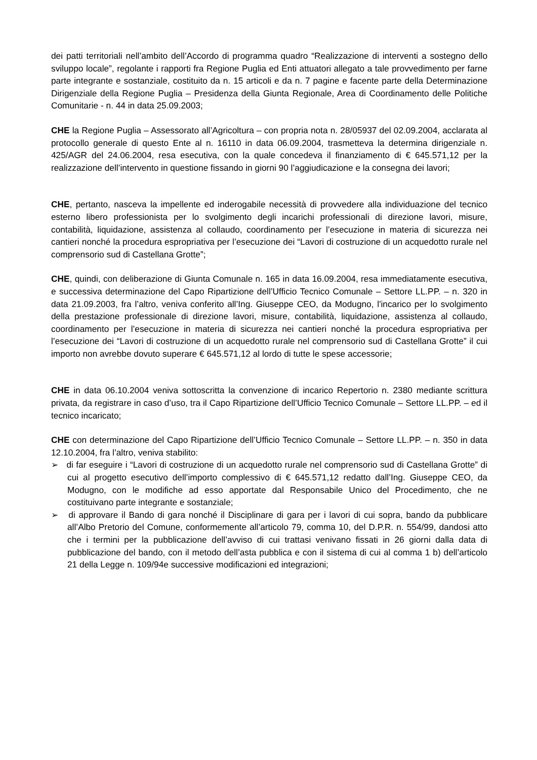dei patti territoriali nell’ambito dell’Accordo di programma quadro “Realizzazione di interventi a sostegno dello sviluppo locale”, regolante i rapporti fra Regione Puglia ed Enti attuatori allegato a tale provvedimento per farne parte integrante e sostanziale, costituito da n. 15 articoli e da n. 7 pagine e facente parte della Determinazione Dirigenziale della Regione Puglia – Presidenza della Giunta Regionale, Area di Coordinamento delle Politiche Comunitarie - n. 44 in data 25.09.2003;
CHE la Regione Puglia – Assessorato all’Agricoltura – con propria nota n. 28/05937 del 02.09.2004, acclarata al protocollo generale di questo Ente al n. 16110 in data 06.09.2004, trasmetteva la determina dirigenziale n. 425/AGR del 24.06.2004, resa esecutiva, con la quale concedeva il finanziamento di € 645.571,12 per la realizzazione dell’intervento in questione fissando in giorni 90 l’aggiudicazione e la consegna dei lavori;
CHE, pertanto, nasceva la impellente ed inderogabile necessità di provvedere alla individuazione del tecnico esterno libero professionista per lo svolgimento degli incarichi professionali di direzione lavori, misure, contabilità, liquidazione, assistenza al collaudo, coordinamento per l’esecuzione in materia di sicurezza nei cantieri nonché la procedura espropriativa per l’esecuzione dei “Lavori di costruzione di un acquedotto rurale nel comprensorio sud di Castellana Grotte”;
CHE, quindi, con deliberazione di Giunta Comunale n. 165 in data 16.09.2004, resa immediatamente esecutiva, e successiva determinazione del Capo Ripartizione dell’Ufficio Tecnico Comunale – Settore LL.PP. – n. 320 in data 21.09.2003, fra l’altro, veniva conferito all’Ing. Giuseppe CEO, da Modugno, l'incarico per lo svolgimento della prestazione professionale di direzione lavori, misure, contabilità, liquidazione, assistenza al collaudo, coordinamento per l’esecuzione in materia di sicurezza nei cantieri nonché la procedura espropriativa per l’esecuzione dei “Lavori di costruzione di un acquedotto rurale nel comprensorio sud di Castellana Grotte” il cui importo non avrebbe dovuto superare € 645.571,12 al lordo di tutte le spese accessorie;
CHE in data 06.10.2004 veniva sottoscritta la convenzione di incarico Repertorio n. 2380 mediante scrittura privata, da registrare in caso d’uso, tra il Capo Ripartizione dell’Ufficio Tecnico Comunale – Settore LL.PP. – ed il tecnico incaricato;
CHE con determinazione del Capo Ripartizione dell’Ufficio Tecnico Comunale – Settore LL.PP. – n. 350 in data 12.10.2004, fra l’altro, veniva stabilito:
➢ di far eseguire i “Lavori di costruzione di un acquedotto rurale nel comprensorio sud di Castellana Grotte” di cui al progetto esecutivo dell’importo complessivo di € 645.571,12 redatto dall’Ing. Giuseppe CEO, da Modugno, con le modifiche ad esso apportate dal Responsabile Unico del Procedimento, che ne costituivano parte integrante e sostanziale;
➢ di approvare il Bando di gara nonché il Disciplinare di gara per i lavori di cui sopra, bando da pubblicare all’Albo Pretorio del Comune, conformemente all’articolo 79, comma 10, del D.P.R. n. 554/99, dandosi atto che i termini per la pubblicazione dell’avviso di cui trattasi venivano fissati in 26 giorni dalla data di pubblicazione del bando, con il metodo dell’asta pubblica e con il sistema di cui al comma 1 b) dell’articolo 21 della Legge n. 109/94e successive modificazioni ed integrazioni;